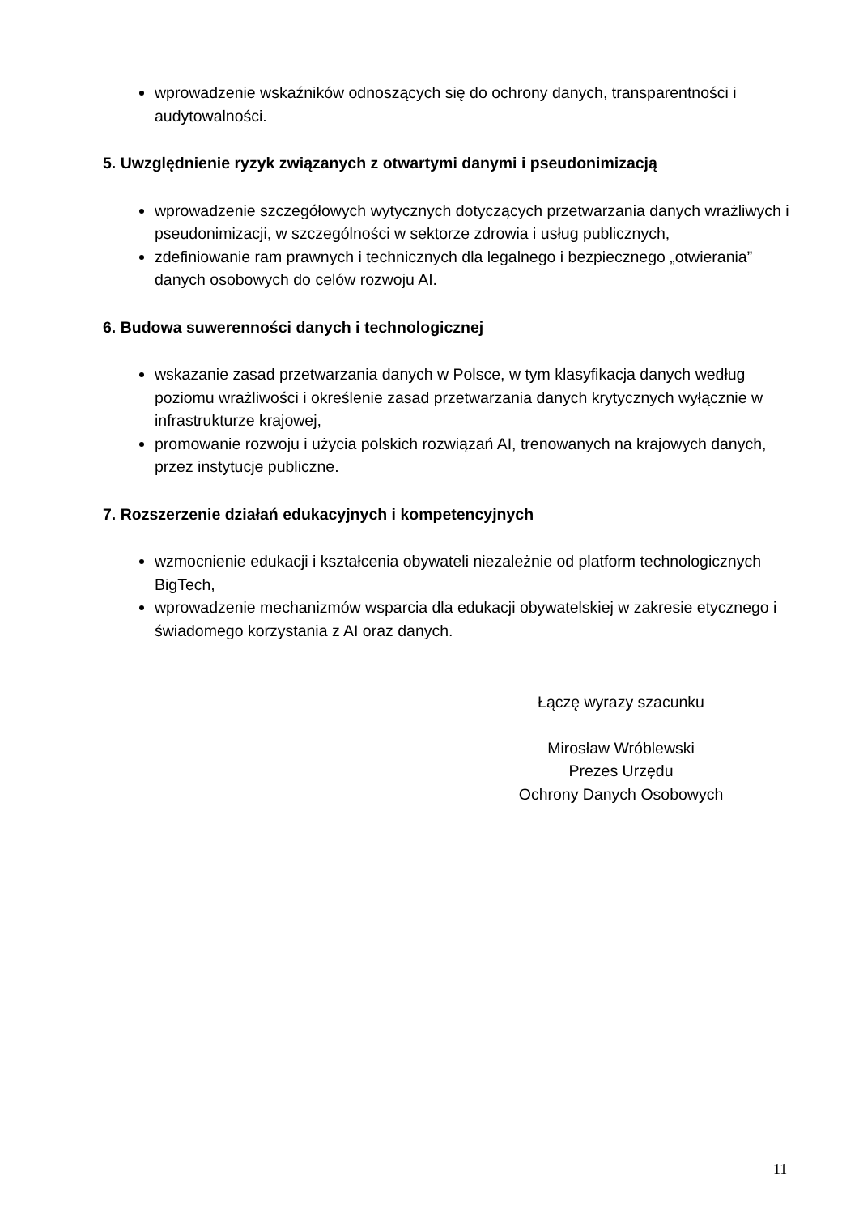wprowadzenie wskaźników odnoszących się do ochrony danych, transparentności i audytowalności.
5. Uwzględnienie ryzyk związanych z otwartymi danymi i pseudonimizacją
wprowadzenie szczegółowych wytycznych dotyczących przetwarzania danych wrażliwych i pseudonimizacji, w szczególności w sektorze zdrowia i usług publicznych,
zdefiniowanie ram prawnych i technicznych dla legalnego i bezpiecznego „otwierania” danych osobowych do celów rozwoju AI.
6. Budowa suwerenności danych i technologicznej
wskazanie zasad przetwarzania danych w Polsce, w tym klasyfikacja danych według poziomu wrażliwości i określenie zasad przetwarzania danych krytycznych wyłącznie w infrastrukturze krajowej,
promowanie rozwoju i użycia polskich rozwiązań AI, trenowanych na krajowych danych, przez instytucje publiczne.
7. Rozszerzenie działań edukacyjnych i kompetencyjnych
wzmocnienie edukacji i kształcenia obywateli niezależnie od platform technologicznych BigTech,
wprowadzenie mechanizmów wsparcia dla edukacji obywatelskiej w zakresie etycznego i świadomego korzystania z AI oraz danych.
Łączę wyrazy szacunku
Mirosław Wróblewski
Prezes Urzędu
Ochrony Danych Osobowych
11